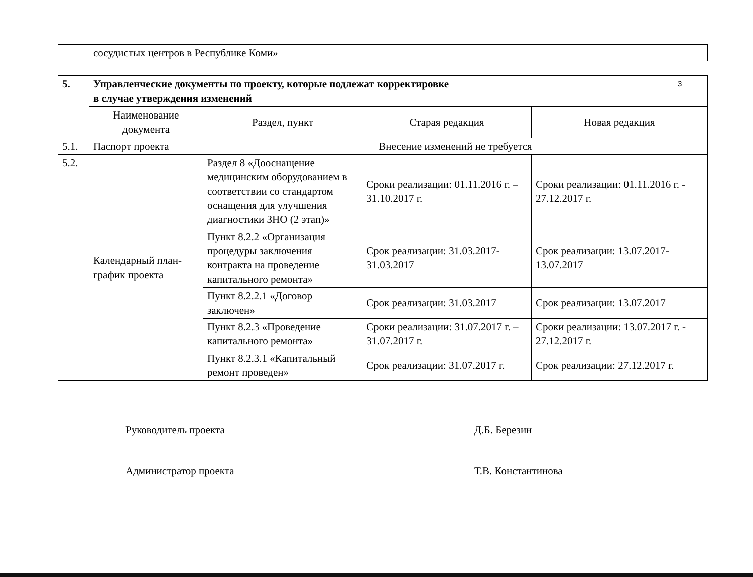3
| | сосудистых центров в Республике Коми» | | | |
| 5. | Управленческие документы по проекту, которые подлежат корректировке в случае утверждения изменений | | | |
| | Наименование документа | Раздел, пункт | Старая редакция | Новая редакция |
| 5.1. | Паспорт проекта | Внесение изменений не требуется | | |
| 5.2. | Календарный план-график проекта | Раздел 8 «Дооснащение медицинским оборудованием в соответствии со стандартом оснащения для улучшения диагностики ЗНО (2 этап)» | Сроки реализации: 01.11.2016 г. – 31.10.2017 г. | Сроки реализации: 01.11.2016 г. - 27.12.2017 г. |
| | | Пункт 8.2.2 «Организация процедуры заключения контракта на проведение капитального ремонта» | Срок реализации: 31.03.2017-31.03.2017 | Срок реализации: 13.07.2017-13.07.2017 |
| | | Пункт 8.2.2.1 «Договор заключен» | Срок реализации: 31.03.2017 | Срок реализации: 13.07.2017 |
| | | Пункт 8.2.3 «Проведение капитального ремонта» | Сроки реализации: 31.07.2017 г. – 31.07.2017 г. | Сроки реализации: 13.07.2017 г. - 27.12.2017 г. |
| | | Пункт 8.2.3.1 «Капитальный ремонт проведен» | Срок реализации: 31.07.2017 г. | Срок реализации: 27.12.2017 г. |
Руководитель проекта
Д.Б. Березин
Администратор проекта
Т.В. Константинова